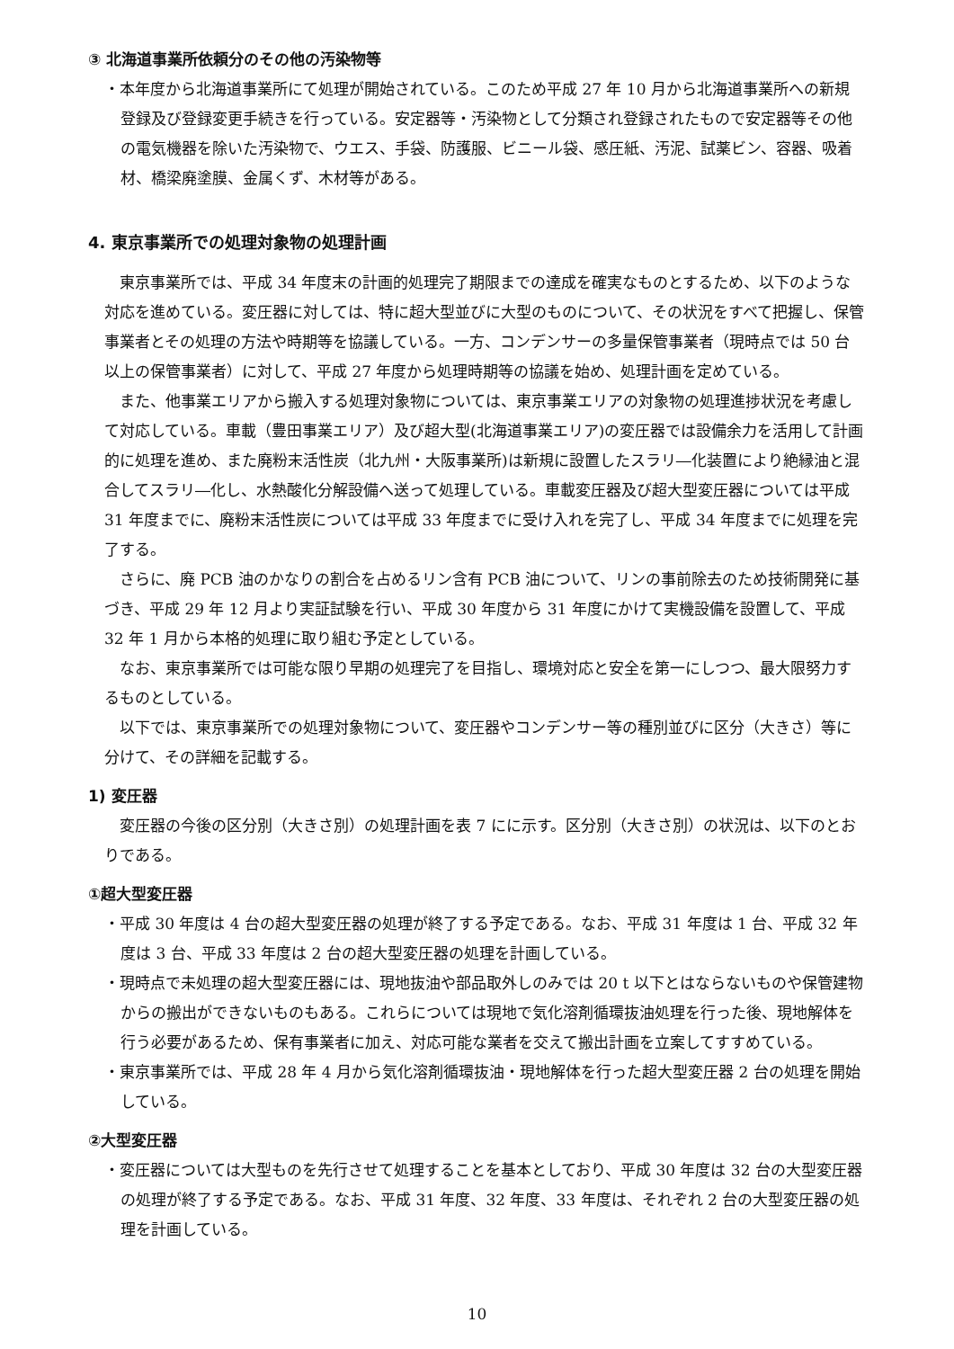③ 北海道事業所依頼分のその他の汚染物等
・本年度から北海道事業所にて処理が開始されている。このため平成 27 年 10 月から北海道事業所への新規登録及び登録変更手続きを行っている。安定器等・汚染物として分類され登録されたもので安定器等その他の電気機器を除いた汚染物で、ウエス、手袋、防護服、ビニール袋、感圧紙、汚泥、試薬ビン、容器、吸着材、橋梁廃塗膜、金属くず、木材等がある。
4. 東京事業所での処理対象物の処理計画
東京事業所では、平成 34 年度末の計画的処理完了期限までの達成を確実なものとするため、以下のような対応を進めている。変圧器に対しては、特に超大型並びに大型のものについて、その状況をすべて把握し、保管事業者とその処理の方法や時期等を協議している。一方、コンデンサーの多量保管事業者（現時点では 50 台以上の保管事業者）に対して、平成 27 年度から処理時期等の協議を始め、処理計画を定めている。
また、他事業エリアから搬入する処理対象物については、東京事業エリアの対象物の処理進捗状況を考慮して対応している。車載（豊田事業エリア）及び超大型(北海道事業エリア)の変圧器では設備余力を活用して計画的に処理を進め、また廃粉末活性炭（北九州・大阪事業所)は新規に設置したスラリ―化装置により絶縁油と混合してスラリ―化し、水熱酸化分解設備へ送って処理している。車載変圧器及び超大型変圧器については平成 31 年度までに、廃粉末活性炭については平成 33 年度までに受け入れを完了し、平成 34 年度までに処理を完了する。
さらに、廃 PCB 油のかなりの割合を占めるリン含有 PCB 油について、リンの事前除去のため技術開発に基づき、平成 29 年 12 月より実証試験を行い、平成 30 年度から 31 年度にかけて実機設備を設置して、平成 32 年 1 月から本格的処理に取り組む予定としている。
なお、東京事業所では可能な限り早期の処理完了を目指し、環境対応と安全を第一にしつつ、最大限努力するものとしている。
以下では、東京事業所での処理対象物について、変圧器やコンデンサー等の種別並びに区分（大きさ）等に分けて、その詳細を記載する。
1) 変圧器
変圧器の今後の区分別（大きさ別）の処理計画を表 7 にに示す。区分別（大きさ別）の状況は、以下のとおりである。
①超大型変圧器
・平成 30 年度は 4 台の超大型変圧器の処理が終了する予定である。なお、平成 31 年度は 1 台、平成 32 年度は 3 台、平成 33 年度は 2 台の超大型変圧器の処理を計画している。
・現時点で未処理の超大型変圧器には、現地抜油や部品取外しのみでは 20 t 以下とはならないものや保管建物からの搬出ができないものもある。これらについては現地で気化溶剤循環抜油処理を行った後、現地解体を行う必要があるため、保有事業者に加え、対応可能な業者を交えて搬出計画を立案してすすめている。
・東京事業所では、平成 28 年 4 月から気化溶剤循環抜油・現地解体を行った超大型変圧器 2 台の処理を開始している。
②大型変圧器
・変圧器については大型ものを先行させて処理することを基本としており、平成 30 年度は 32 台の大型変圧器の処理が終了する予定である。なお、平成 31 年度、32 年度、33 年度は、それぞれ 2 台の大型変圧器の処理を計画している。
10